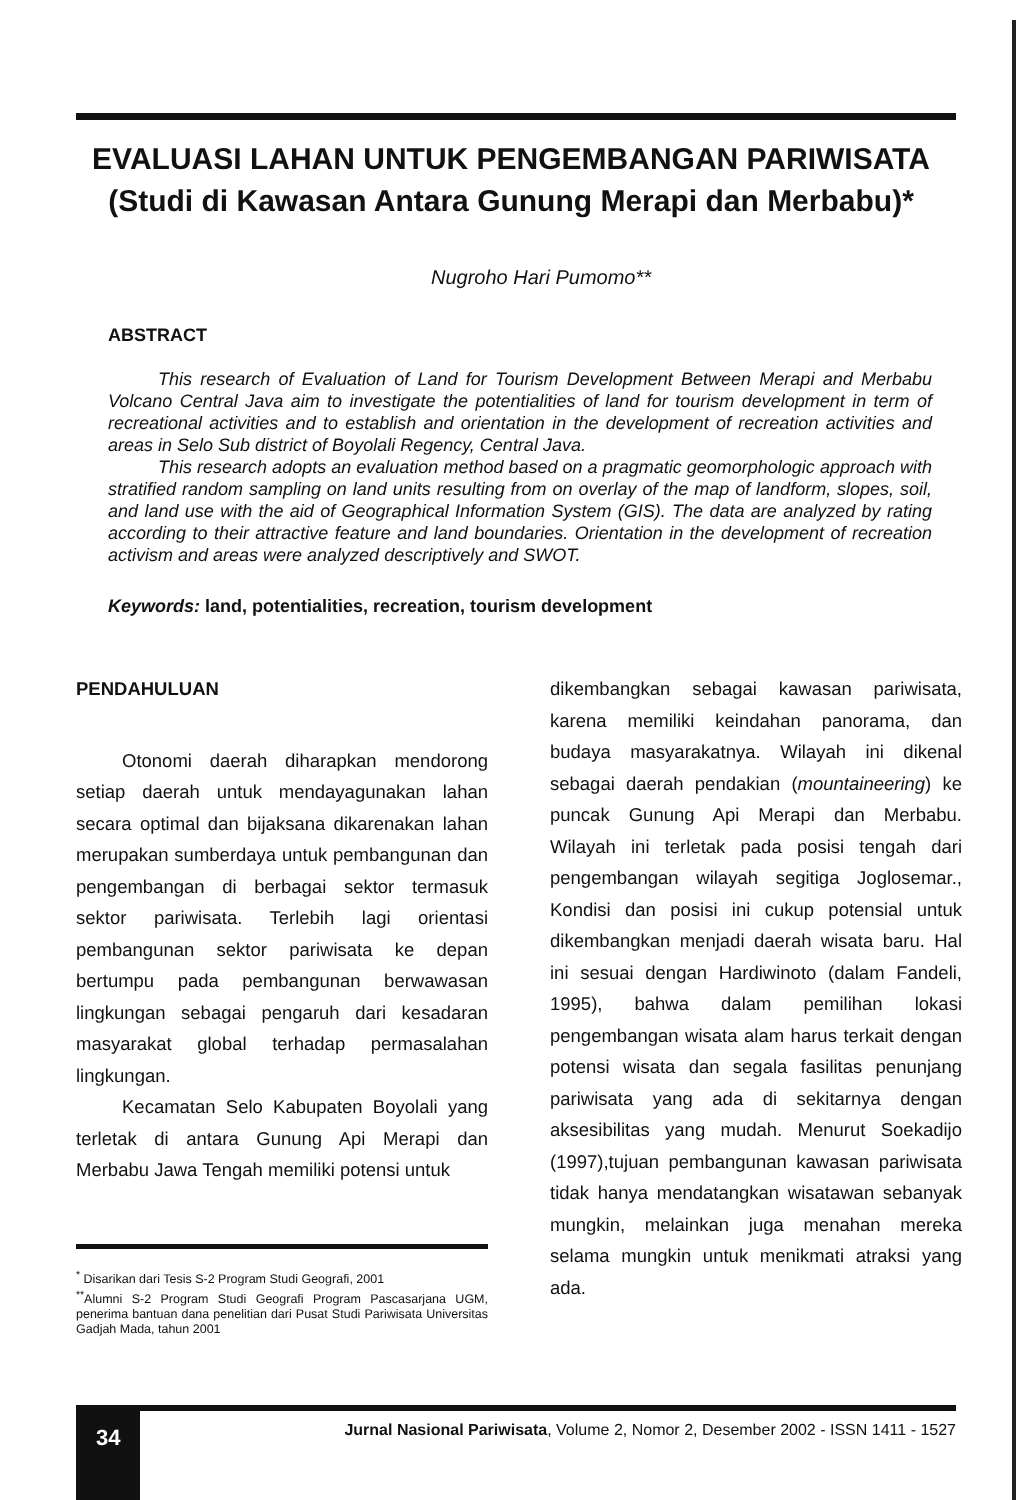EVALUASI LAHAN UNTUK PENGEMBANGAN PARIWISATA
(Studi di Kawasan Antara Gunung Merapi dan Merbabu)*
Nugroho Hari Pumomo**
ABSTRACT
This research of Evaluation of Land for Tourism Development Between Merapi and Merbabu Volcano Central Java aim to investigate the potentialities of land for tourism development in term of recreational activities and to establish and orientation in the development of recreation activities and areas in Selo Sub district of Boyolali Regency, Central Java.
This research adopts an evaluation method based on a pragmatic geomorphologic approach with stratified random sampling on land units resulting from on overlay of the map of landform, slopes, soil, and land use with the aid of Geographical Information System (GIS). The data are analyzed by rating according to their attractive feature and land boundaries. Orientation in the development of recreation activism and areas were analyzed descriptively and SWOT.
Keywords: land, potentialities, recreation, tourism development
PENDAHULUAN
Otonomi daerah diharapkan mendorong setiap daerah untuk mendayagunakan lahan secara optimal dan bijaksana dikarenakan lahan merupakan sumberdaya untuk pembangunan dan pengembangan di berbagai sektor termasuk sektor pariwisata. Terlebih lagi orientasi pembangunan sektor pariwisata ke depan bertumpu pada pembangunan berwawasan lingkungan sebagai pengaruh dari kesadaran masyarakat global terhadap permasalahan lingkungan.
Kecamatan Selo Kabupaten Boyolali yang terletak di antara Gunung Api Merapi dan Merbabu Jawa Tengah memiliki potensi untuk
<sup>*</sup> Disarikan dari Tesis S-2 Program Studi Geografi, 2001
<sup>**</sup> Alumni S-2 Program Studi Geografi Program Pascasarjana UGM, penerima bantuan dana penelitian dari Pusat Studi Pariwisata Universitas Gadjah Mada, tahun 2001
dikembangkan sebagai kawasan pariwisata, karena memiliki keindahan panorama, dan budaya masyarakatnya. Wilayah ini dikenal sebagai daerah pendakian (mountaineering) ke puncak Gunung Api Merapi dan Merbabu. Wilayah ini terletak pada posisi tengah dari pengembangan wilayah segitiga Joglosemar., Kondisi dan posisi ini cukup potensial untuk dikembangkan menjadi daerah wisata baru. Hal ini sesuai dengan Hardiwinoto (dalam Fandeli, 1995), bahwa dalam pemilihan lokasi pengembangan wisata alam harus terkait dengan potensi wisata dan segala fasilitas penunjang pariwisata yang ada di sekitarnya dengan aksesibilitas yang mudah. Menurut Soekadijo (1997),tujuan pembangunan kawasan pariwisata tidak hanya mendatangkan wisatawan sebanyak mungkin, melainkan juga menahan mereka selama mungkin untuk menikmati atraksi yang ada.
34
Jurnal Nasional Pariwisata, Volume 2, Nomor 2, Desember 2002 - ISSN 1411 - 1527